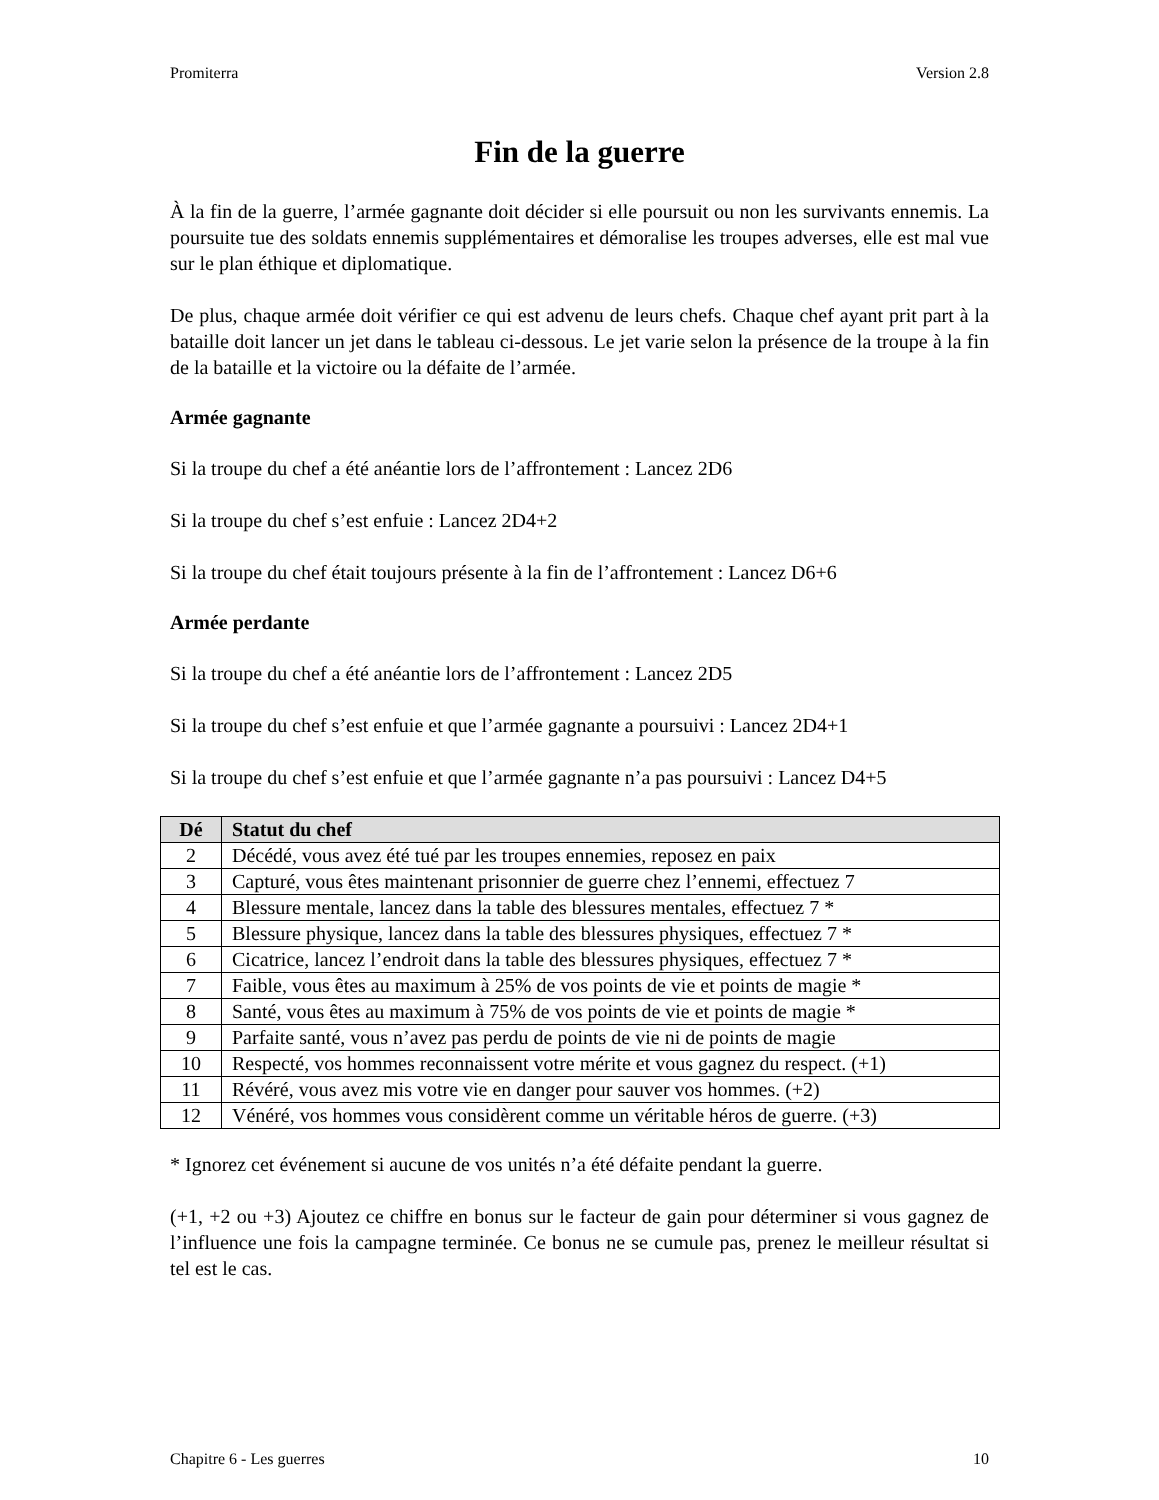Promiterra Version 2.8
Fin de la guerre
À la fin de la guerre, l’armée gagnante doit décider si elle poursuit ou non les survivants ennemis. La poursuite tue des soldats ennemis supplémentaires et démoralise les troupes adverses, elle est mal vue sur le plan éthique et diplomatique.
De plus, chaque armée doit vérifier ce qui est advenu de leurs chefs. Chaque chef ayant prit part à la bataille doit lancer un jet dans le tableau ci-dessous. Le jet varie selon la présence de la troupe à la fin de la bataille et la victoire ou la défaite de l’armée.
Armée gagnante
Si la troupe du chef a été anéantie lors de l’affrontement : Lancez 2D6
Si la troupe du chef s’est enfuie : Lancez 2D4+2
Si la troupe du chef était toujours présente à la fin de l’affrontement : Lancez D6+6
Armée perdante
Si la troupe du chef a été anéantie lors de l’affrontement : Lancez 2D5
Si la troupe du chef s’est enfuie et que l’armée gagnante a poursuivi : Lancez 2D4+1
Si la troupe du chef s’est enfuie et que l’armée gagnante n’a pas poursuivi : Lancez D4+5
| Dé | Statut du chef |
| --- | --- |
| 2 | Décédé, vous avez été tué par les troupes ennemies, reposez en paix |
| 3 | Capturé, vous êtes maintenant prisonnier de guerre chez l’ennemi, effectuez 7 |
| 4 | Blessure mentale, lancez dans la table des blessures mentales, effectuez 7 * |
| 5 | Blessure physique, lancez dans la table des blessures physiques, effectuez 7 * |
| 6 | Cicatrice, lancez l’endroit dans la table des blessures physiques, effectuez 7 * |
| 7 | Faible, vous êtes au maximum à 25% de vos points de vie et points de magie * |
| 8 | Santé, vous êtes au maximum à 75% de vos points de vie et points de magie * |
| 9 | Parfaite santé, vous n’avez pas perdu de points de vie ni de points de magie |
| 10 | Respecté, vos hommes reconnaissent votre mérite et vous gagnez du respect. (+1) |
| 11 | Révéré, vous avez mis votre vie en danger pour sauver vos hommes. (+2) |
| 12 | Vénéré, vos hommes vous considèrent comme un véritable héros de guerre. (+3) |
* Ignorez cet événement si aucune de vos unités n’a été défaite pendant la guerre.
(+1, +2 ou +3) Ajoutez ce chiffre en bonus sur le facteur de gain pour déterminer si vous gagnez de l’influence une fois la campagne terminée. Ce bonus ne se cumule pas, prenez le meilleur résultat si tel est le cas.
Chapitre 6 - Les guerres 10